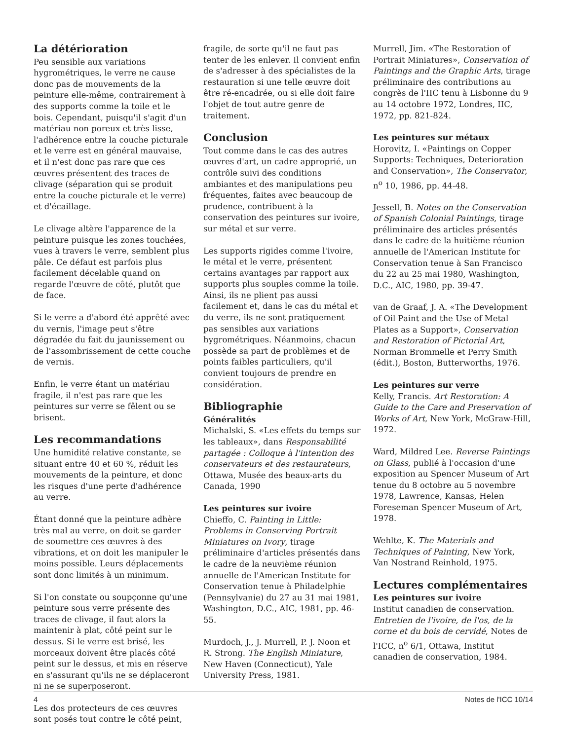La détérioration
Peu sensible aux variations hygrométriques, le verre ne cause donc pas de mouvements de la peinture elle-même, contrairement à des supports comme la toile et le bois. Cependant, puisqu'il s'agit d'un matériau non poreux et très lisse, l'adhérence entre la couche picturale et le verre est en général mauvaise, et il n'est donc pas rare que ces œuvres présentent des traces de clivage (séparation qui se produit entre la couche picturale et le verre) et d'écaillage.
Le clivage altère l'apparence de la peinture puisque les zones touchées, vues à travers le verre, semblent plus pâle. Ce défaut est parfois plus facilement décelable quand on regarde l'œuvre de côté, plutôt que de face.
Si le verre a d'abord été apprêté avec du vernis, l'image peut s'être dégradée du fait du jaunissement ou de l'assombrissement de cette couche de vernis.
Enfin, le verre étant un matériau fragile, il n'est pas rare que les peintures sur verre se fêlent ou se brisent.
Les recommandations
Une humidité relative constante, se situant entre 40 et 60 %, réduit les mouvements de la peinture, et donc les risques d'une perte d'adhérence au verre.
Étant donné que la peinture adhère très mal au verre, on doit se garder de soumettre ces œuvres à des vibrations, et on doit les manipuler le moins possible. Leurs déplacements sont donc limités à un minimum.
Si l'on constate ou soupçonne qu'une peinture sous verre présente des traces de clivage, il faut alors la maintenir à plat, côté peint sur le dessus. Si le verre est brisé, les morceaux doivent être placés côté peint sur le dessus, et mis en réserve en s'assurant qu'ils ne se déplaceront ni ne se superposeront.
Les dos protecteurs de ces œuvres sont posés tout contre le côté peint,
fragile, de sorte qu'il ne faut pas tenter de les enlever. Il convient enfin de s'adresser à des spécialistes de la restauration si une telle œuvre doit être ré-encadrée, ou si elle doit faire l'objet de tout autre genre de traitement.
Conclusion
Tout comme dans le cas des autres œuvres d'art, un cadre approprié, un contrôle suivi des conditions ambiantes et des manipulations peu fréquentes, faites avec beaucoup de prudence, contribuent à la conservation des peintures sur ivoire, sur métal et sur verre.
Les supports rigides comme l'ivoire, le métal et le verre, présentent certains avantages par rapport aux supports plus souples comme la toile. Ainsi, ils ne plient pas aussi facilement et, dans le cas du métal et du verre, ils ne sont pratiquement pas sensibles aux variations hygrométriques. Néanmoins, chacun possède sa part de problèmes et de points faibles particuliers, qu'il convient toujours de prendre en considération.
Bibliographie
Généralités
Michalski, S. «Les effets du temps sur les tableaux», dans Responsabilité partagée : Colloque à l'intention des conservateurs et des restaurateurs, Ottawa, Musée des beaux-arts du Canada, 1990
Les peintures sur ivoire
Chieffo, C. Painting in Little: Problems in Conserving Portrait Miniatures on Ivory, tirage préliminaire d'articles présentés dans le cadre de la neuvième réunion annuelle de l'American Institute for Conservation tenue à Philadelphie (Pennsylvanie) du 27 au 31 mai 1981, Washington, D.C., AIC, 1981, pp. 46-55.
Murdoch, J., J. Murrell, P. J. Noon et R. Strong. The English Miniature, New Haven (Connecticut), Yale University Press, 1981.
Murrell, Jim. «The Restoration of Portrait Miniatures», Conservation of Paintings and the Graphic Arts, tirage préliminaire des contributions au congrès de l'IIC tenu à Lisbonne du 9 au 14 octobre 1972, Londres, IIC, 1972, pp. 821-824.
Les peintures sur métaux
Horovitz, I. «Paintings on Copper Supports: Techniques, Deterioration and Conservation», The Conservator, n<sup>o</sup> 10, 1986, pp. 44-48.
Jessell, B. Notes on the Conservation of Spanish Colonial Paintings, tirage préliminaire des articles présentés dans le cadre de la huitième réunion annuelle de l'American Institute for Conservation tenue à San Francisco du 22 au 25 mai 1980, Washington, D.C., AIC, 1980, pp. 39-47.
van de Graaf, J. A. «The Development of Oil Paint and the Use of Metal Plates as a Support», Conservation and Restoration of Pictorial Art, Norman Brommelle et Perry Smith (édit.), Boston, Butterworths, 1976.
Les peintures sur verre
Kelly, Francis. Art Restoration: A Guide to the Care and Preservation of Works of Art, New York, McGraw-Hill, 1972.
Ward, Mildred Lee. Reverse Paintings on Glass, publié à l'occasion d'une exposition au Spencer Museum of Art tenue du 8 octobre au 5 novembre 1978, Lawrence, Kansas, Helen Foreseman Spencer Museum of Art, 1978.
Wehlte, K. The Materials and Techniques of Painting, New York, Van Nostrand Reinhold, 1975.
Lectures complémentaires
Les peintures sur ivoire
Institut canadien de conservation. Entretien de l'ivoire, de l'os, de la corne et du bois de cervidé, Notes de l'ICC, n<sup>o</sup> 6/1, Ottawa, Institut canadien de conservation, 1984.
4 Notes de l'ICC 10/14